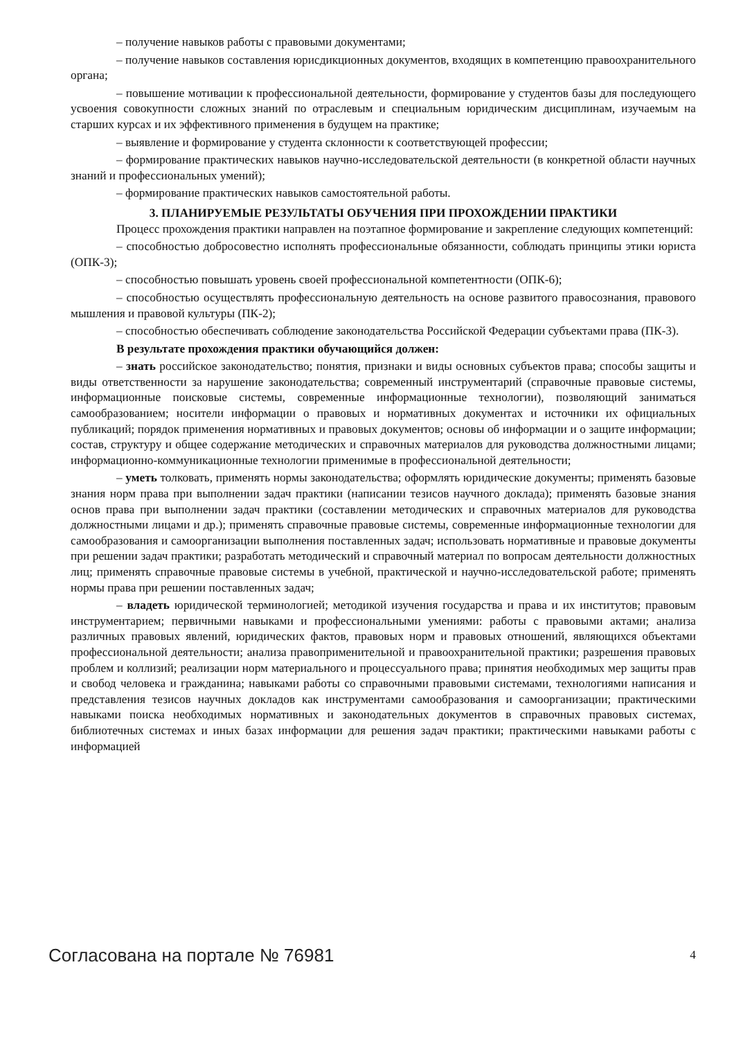– получение навыков работы с правовыми документами;
– получение навыков составления юрисдикционных документов, входящих в компетенцию правоохранительного органа;
– повышение мотивации к профессиональной деятельности, формирование у студентов базы для последующего усвоения совокупности сложных знаний по отраслевым и специальным юридическим дисциплинам, изучаемым на старших курсах и их эффективного применения в будущем на практике;
– выявление и формирование у студента склонности к соответствующей профессии;
– формирование практических навыков научно-исследовательской деятельности (в конкретной области научных знаний и профессиональных умений);
– формирование практических навыков самостоятельной работы.
3. ПЛАНИРУЕМЫЕ РЕЗУЛЬТАТЫ ОБУЧЕНИЯ ПРИ ПРОХОЖДЕНИИ ПРАКТИКИ
Процесс прохождения практики направлен на поэтапное формирование и закрепление следующих компетенций:
– способностью добросовестно исполнять профессиональные обязанности, соблюдать принципы этики юриста (ОПК-3);
– способностью повышать уровень своей профессиональной компетентности (ОПК-6);
– способностью осуществлять профессиональную деятельность на основе развитого правосознания, правового мышления и правовой культуры (ПК-2);
– способностью обеспечивать соблюдение законодательства Российской Федерации субъектами права (ПК-3).
В результате прохождения практики обучающийся должен:
– знать российское законодательство; понятия, признаки и виды основных субъектов права; способы защиты и виды ответственности за нарушение законодательства; современный инструментарий (справочные правовые системы, информационные поисковые системы, современные информационные технологии), позволяющий заниматься самообразованием; носители информации о правовых и нормативных документах и источники их официальных публикаций; порядок применения нормативных и правовых документов; основы об информации и о защите информации; состав, структуру и общее содержание методических и справочных материалов для руководства должностными лицами; информационно-коммуникационные технологии применимые в профессиональной деятельности;
– уметь толковать, применять нормы законодательства; оформлять юридические документы; применять базовые знания норм права при выполнении задач практики (написании тезисов научного доклада); применять базовые знания основ права при выполнении задач практики (составлении методических и справочных материалов для руководства должностными лицами и др.); применять справочные правовые системы, современные информационные технологии для самообразования и самоорганизации выполнения поставленных задач; использовать нормативные и правовые документы при решении задач практики; разработать методический и справочный материал по вопросам деятельности должностных лиц; применять справочные правовые системы в учебной, практической и научно-исследовательской работе; применять нормы права при решении поставленных задач;
– владеть юридической терминологией; методикой изучения государства и права и их институтов; правовым инструментарием; первичными навыками и профессиональными умениями: работы с правовыми актами; анализа различных правовых явлений, юридических фактов, правовых норм и правовых отношений, являющихся объектами профессиональной деятельности; анализа правоприменительной и правоохранительной практики; разрешения правовых проблем и коллизий; реализации норм материального и процессуального права; принятия необходимых мер защиты прав и свобод человека и гражданина; навыками работы со справочными правовыми системами, технологиями написания и представления тезисов научных докладов как инструментами самообразования и самоорганизации; практическими навыками поиска необходимых нормативных и законодательных документов в справочных правовых системах, библиотечных системах и иных базах информации для решения задач практики; практическими навыками работы с информацией
Согласована на портале № 76981 4